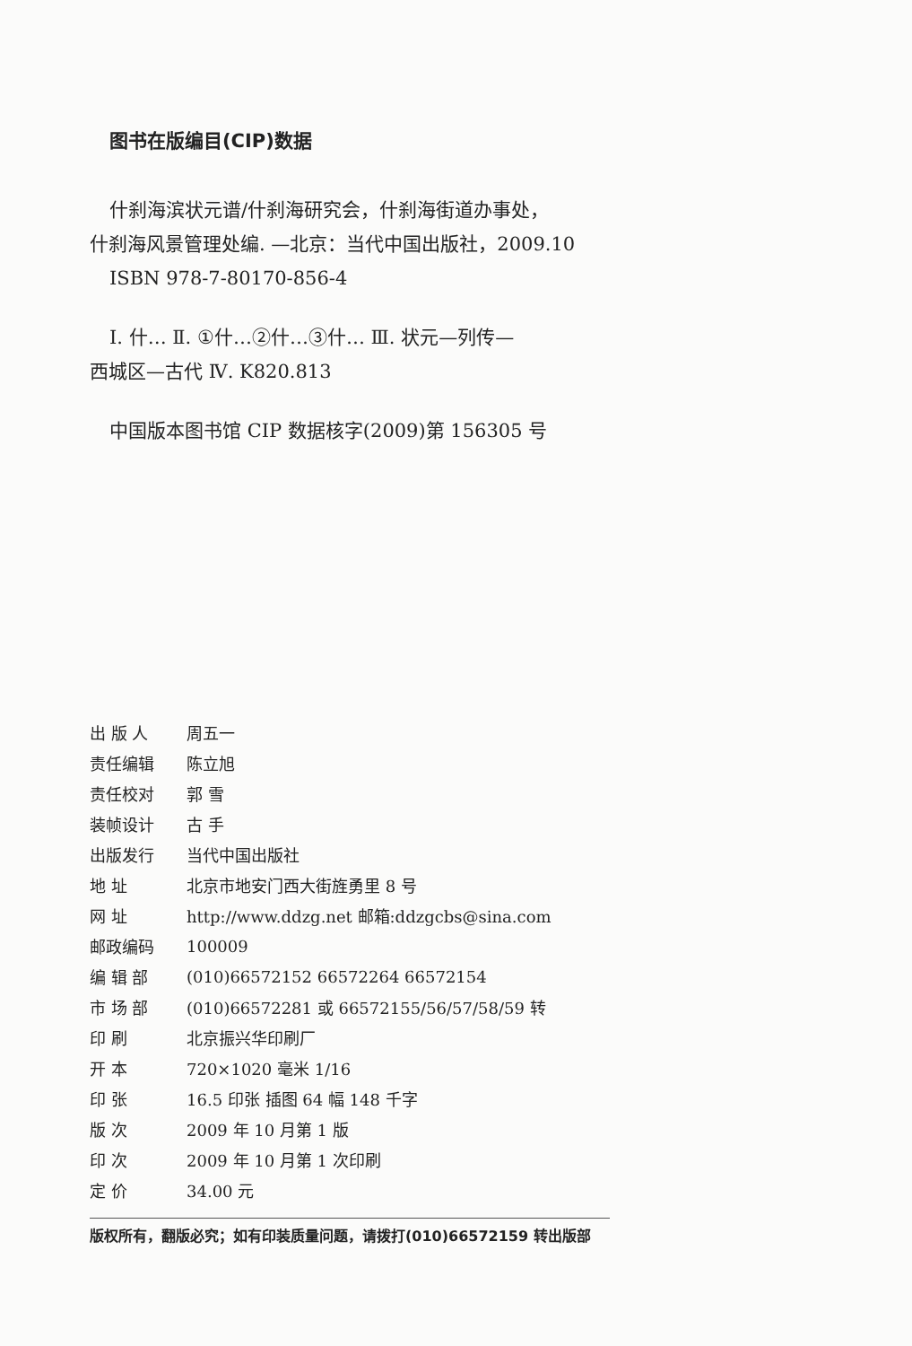图书在版编目(CIP)数据
什刹海滨状元谱/什刹海研究会，什刹海街道办事处，
什刹海风景管理处编. —北京：当代中国出版社，2009.10
ISBN 978-7-80170-856-4
Ⅰ. 什… Ⅱ. ①什…②什…③什… Ⅲ. 状元—列传—
西城区—古代 Ⅳ. K820.813
中国版本图书馆 CIP 数据核字(2009)第 156305 号
| 出 版 人 | 周五一 |
| 责任编辑 | 陈立旭 |
| 责任校对 | 郭 雪 |
| 装帧设计 | 古 手 |
| 出版发行 | 当代中国出版社 |
| 地 址 | 北京市地安门西大街旌勇里 8 号 |
| 网 址 | http://www.ddzg.net 邮箱:ddzgcbs@sina.com |
| 邮政编码 | 100009 |
| 编 辑 部 | (010)66572152 66572264 66572154 |
| 市 场 部 | (010)66572281 或 66572155/56/57/58/59 转 |
| 印 刷 | 北京振兴华印刷厂 |
| 开 本 | 720×1020 毫米 1/16 |
| 印 张 | 16.5 印张 插图 64 幅 148 千字 |
| 版 次 | 2009 年 10 月第 1 版 |
| 印 次 | 2009 年 10 月第 1 次印刷 |
| 定 价 | 34.00 元 |
版权所有，翻版必究；如有印装质量问题，请拨打(010)66572159 转出版部